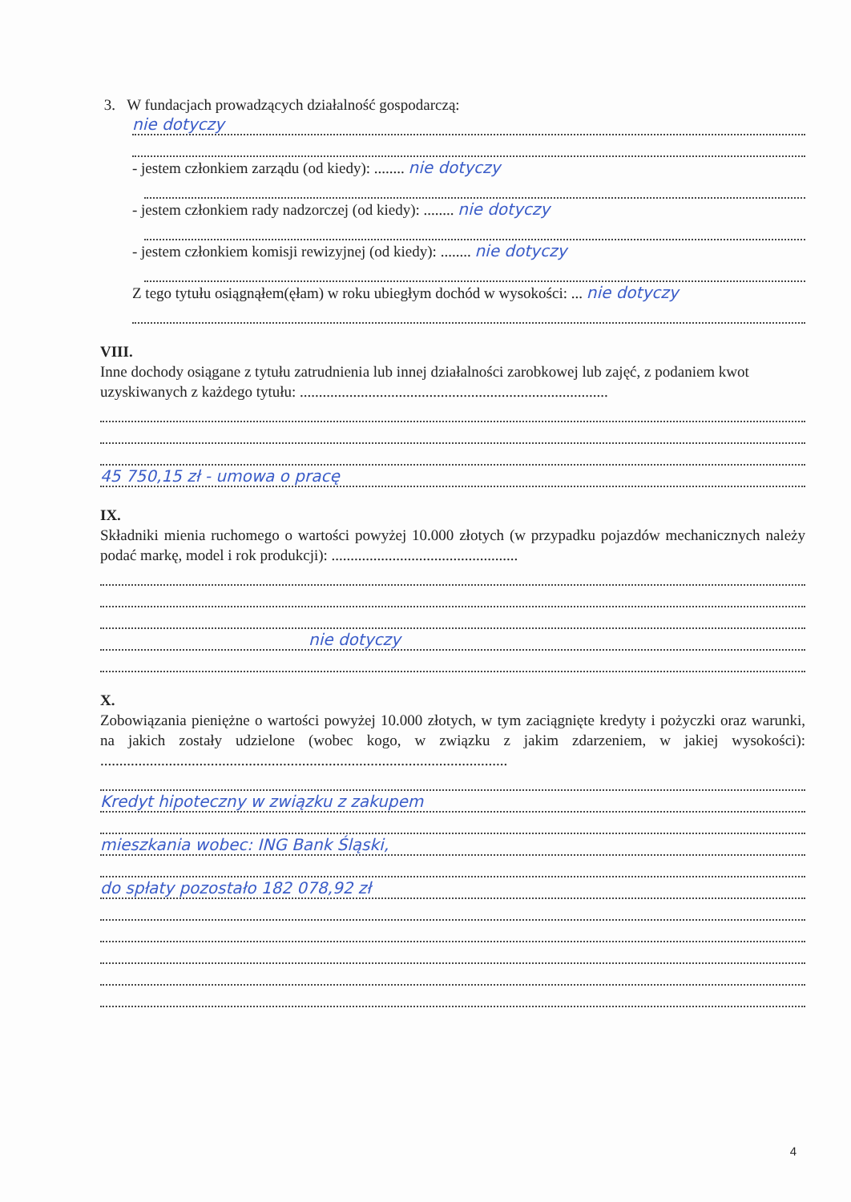3. W fundacjach prowadzących działalność gospodarczą:
nie dotyczy
- jestem członkiem zarządu (od kiedy): ........ nie dotyczy
- jestem członkiem rady nadzorczej (od kiedy): ........ nie dotyczy
- jestem członkiem komisji rewizyjnej (od kiedy): ........ nie dotyczy
Z tego tytułu osiągnąłem(ęłam) w roku ubiegłym dochód w wysokości: ... nie dotyczy
VIII.
Inne dochody osiągane z tytułu zatrudnienia lub innej działalności zarobkowej lub zajęć, z podaniem kwot uzyskiwanych z każdego tytułu: .................................................................................
45 750,15 zł - umowa o pracę
IX.
Składniki mienia ruchomego o wartości powyżej 10.000 złotych (w przypadku pojazdów mechanicznych należy podać markę, model i rok produkcji): .................................................
nie dotyczy
X.
Zobowiązania pieniężne o wartości powyżej 10.000 złotych, w tym zaciągnięte kredyty i pożyczki oraz warunki, na jakich zostały udzielone (wobec kogo, w związku z jakim zdarzeniem, w jakiej wysokości): ...........................................................................................................
Kredyt hipoteczny w związku z zakupem
mieszkania wobec: ING Bank Śląski,
do spłaty pozostało 182 078,92 zł
4